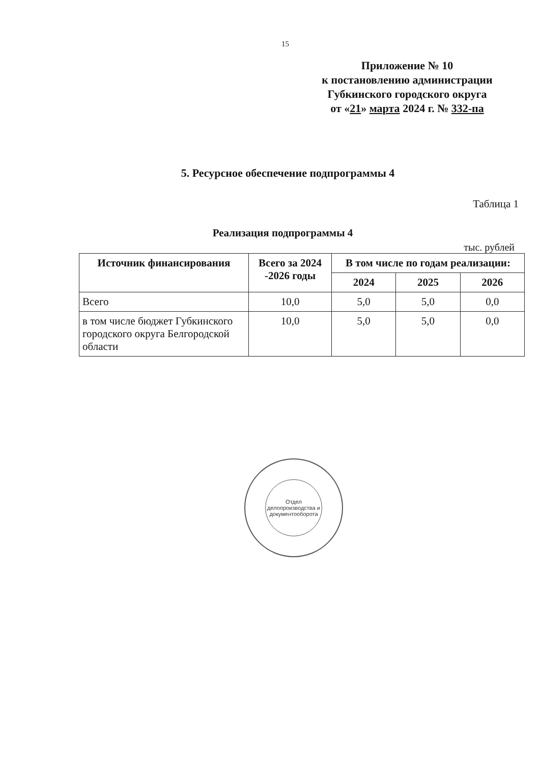15
Приложение № 10
к постановлению администрации
Губкинского городского округа
от «21» марта 2024 г. № 332-па
5. Ресурсное обеспечение подпрограммы 4
Таблица 1
Реализация подпрограммы 4
тыс. рублей
| Источник финансирования | Всего за 2024 -2026 годы | В том числе по годам реализации: | | |
| --- | --- | --- | --- | --- |
| | | 2024 | 2025 | 2026 |
| Всего | 10,0 | 5,0 | 5,0 | 0,0 |
| в том числе бюджет Губкинского городского округа Белгородской области | 10,0 | 5,0 | 5,0 | 0,0 |
Отдел делопроизводства и документооборота